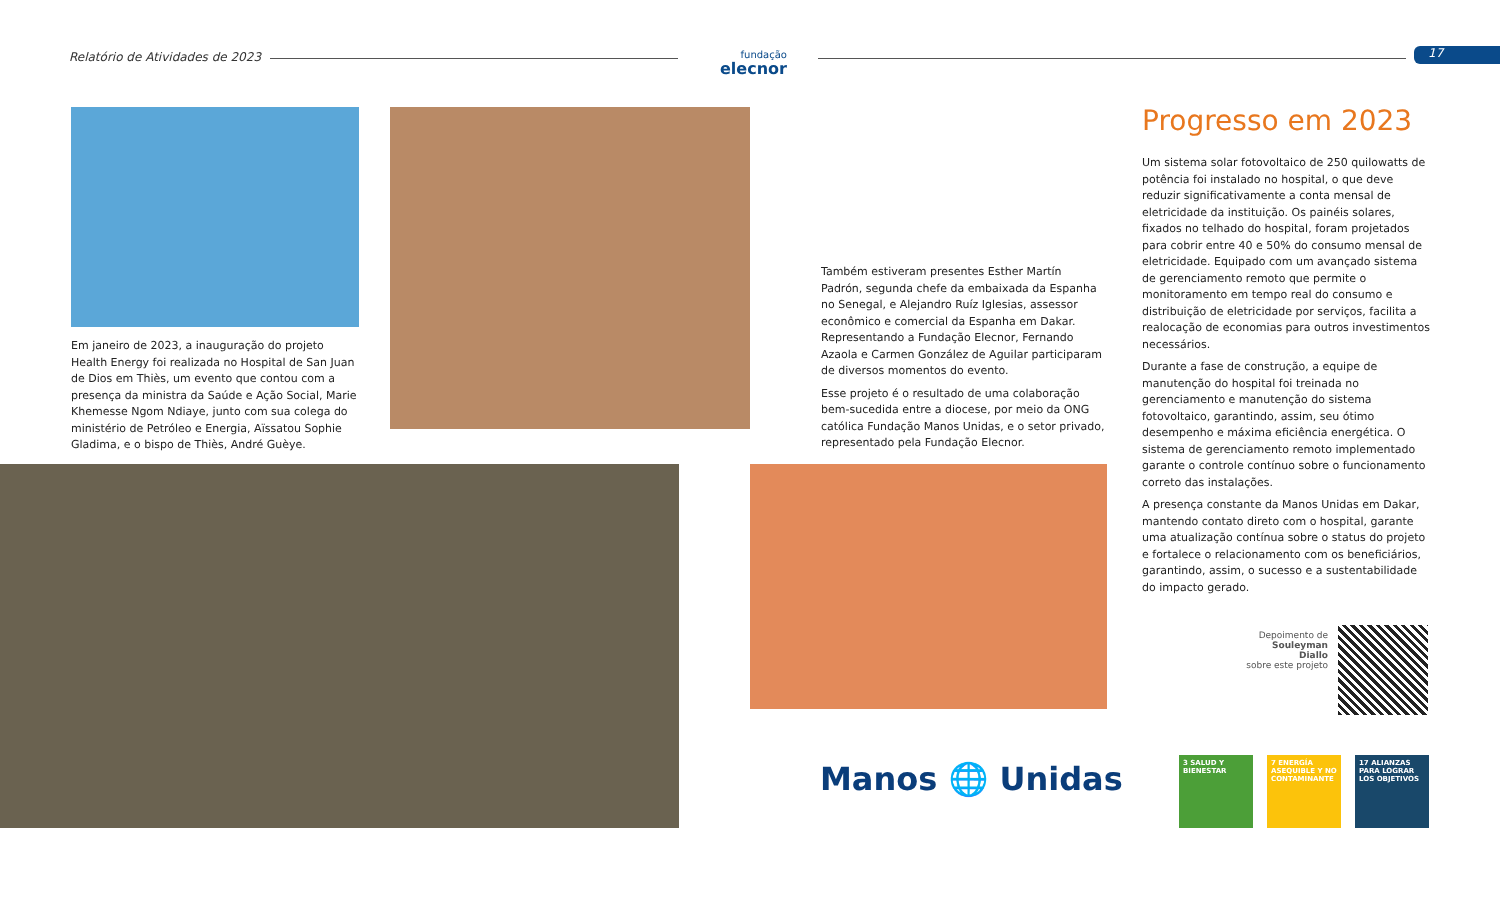Relatório de Atividades de 2023
fundação
elecnor
17
Em janeiro de 2023, a inauguração do projeto Health Energy foi realizada no Hospital de San Juan de Dios em Thiès, um evento que contou com a presença da ministra da Saúde e Ação Social, Marie Khemesse Ngom Ndiaye, junto com sua colega do ministério de Petróleo e Energia, Aïssatou Sophie Gladima, e o bispo de Thiès, André Guèye.
Também estiveram presentes Esther Martín Padrón, segunda chefe da embaixada da Espanha no Senegal, e Alejandro Ruíz Iglesias, assessor econômico e comercial da Espanha em Dakar. Representando a Fundação Elecnor, Fernando Azaola e Carmen González de Aguilar participaram de diversos momentos do evento.
Esse projeto é o resultado de uma colaboração bem-sucedida entre a diocese, por meio da ONG católica Fundação Manos Unidas, e o setor privado, representado pela Fundação Elecnor.
Progresso em 2023
Um sistema solar fotovoltaico de 250 quilowatts de potência foi instalado no hospital, o que deve reduzir significativamente a conta mensal de eletricidade da instituição. Os painéis solares, fixados no telhado do hospital, foram projetados para cobrir entre 40 e 50% do consumo mensal de eletricidade. Equipado com um avançado sistema de gerenciamento remoto que permite o monitoramento em tempo real do consumo e distribuição de eletricidade por serviços, facilita a realocação de economias para outros investimentos necessários.
Durante a fase de construção, a equipe de manutenção do hospital foi treinada no gerenciamento e manutenção do sistema fotovoltaico, garantindo, assim, seu ótimo desempenho e máxima eficiência energética. O sistema de gerenciamento remoto implementado garante o controle contínuo sobre o funcionamento correto das instalações.
A presença constante da Manos Unidas em Dakar, mantendo contato direto com o hospital, garante uma atualização contínua sobre o status do projeto e fortalece o relacionamento com os beneficiários, garantindo, assim, o sucesso e a sustentabilidade do impacto gerado.
Depoimento de
Souleyman Diallo
sobre este projeto
Manos 🌐 Unidas
3 SALUD Y BIENESTAR
7 ENERGÍA ASEQUIBLE Y NO CONTAMINANTE
17 ALIANZAS PARA LOGRAR LOS OBJETIVOS